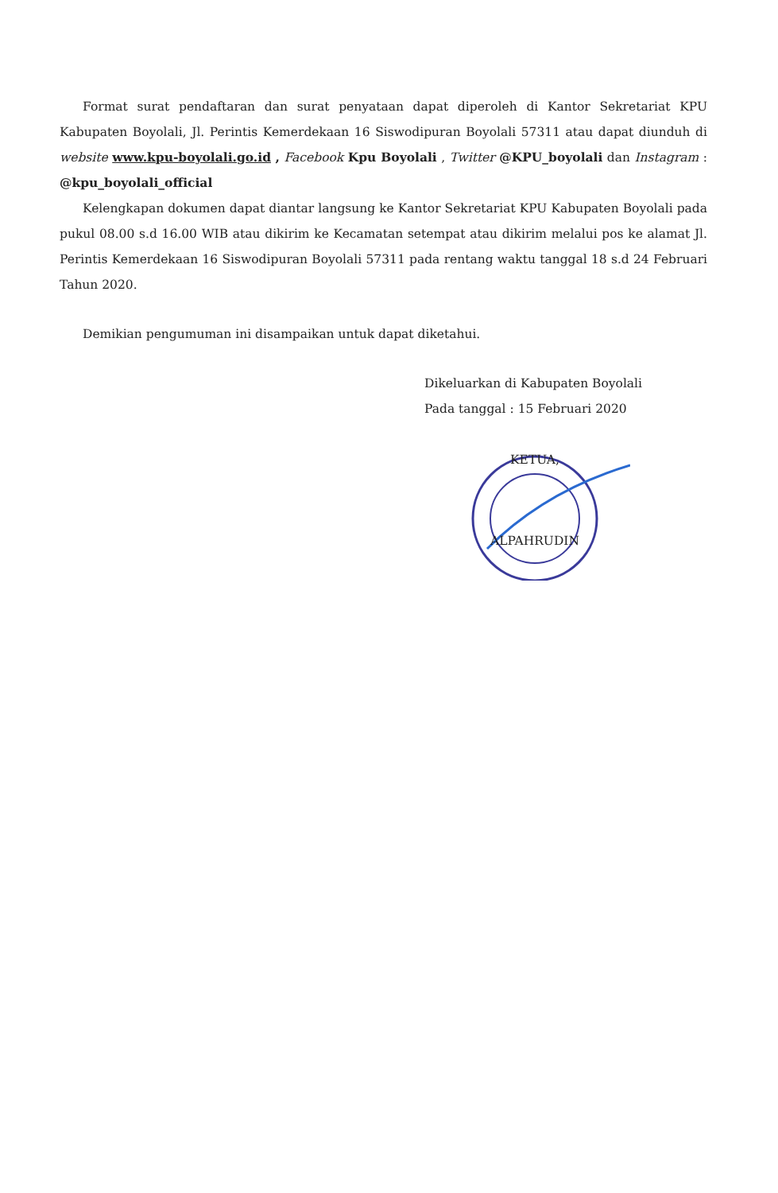Format surat pendaftaran dan surat penyataan dapat diperoleh di Kantor Sekretariat KPU Kabupaten Boyolali, Jl. Perintis Kemerdekaan 16 Siswodipuran Boyolali 57311 atau dapat diunduh di website www.kpu-boyolali.go.id , Facebook Kpu Boyolali , Twitter @KPU_boyolali dan Instagram : @kpu_boyolali_official
Kelengkapan dokumen dapat diantar langsung ke Kantor Sekretariat KPU Kabupaten Boyolali pada pukul 08.00 s.d 16.00 WIB atau dikirim ke Kecamatan setempat atau dikirim melalui pos ke alamat Jl. Perintis Kemerdekaan 16 Siswodipuran Boyolali 57311 pada rentang waktu tanggal 18 s.d 24 Februari Tahun 2020.
Demikian pengumuman ini disampaikan untuk dapat diketahui.
Dikeluarkan di Kabupaten Boyolali
Pada tanggal : 15 Februari 2020
KETUA,
ALPAHRUDIN